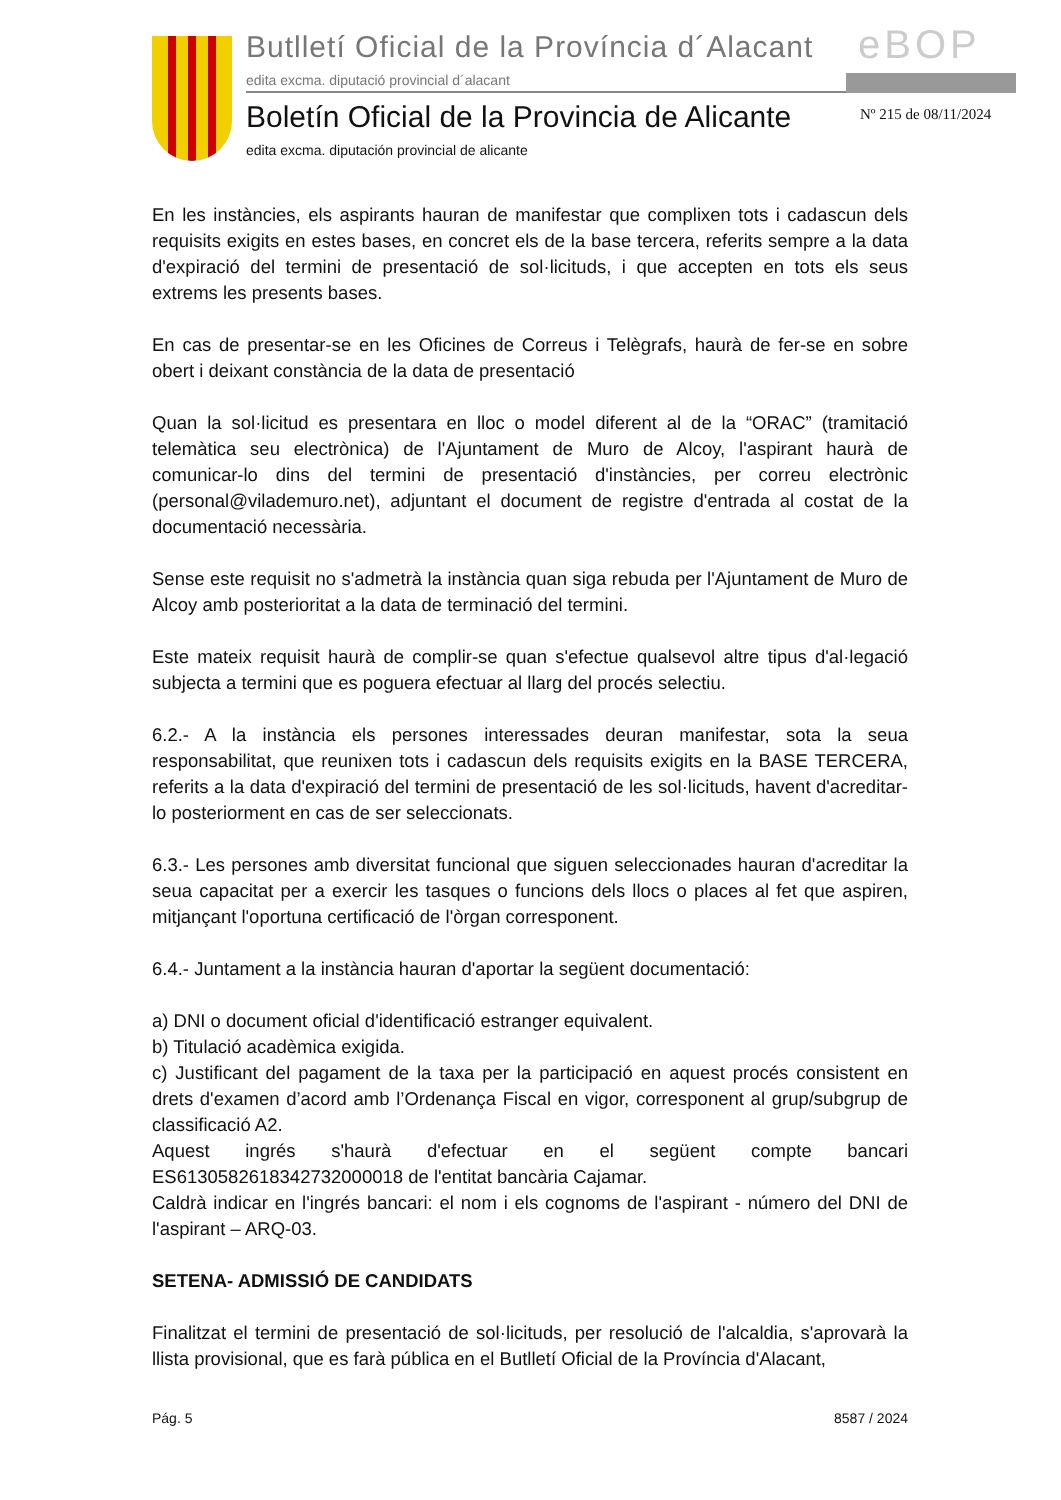eBOP
Butlletí Oficial de la Província d´Alacant
edita excma. diputació provincial d´alacant
Boletín Oficial de la Provincia de Alicante
Nº 215 de 08/11/2024
edita excma. diputación provincial de alicante
En les instàncies, els aspirants hauran de manifestar que complixen tots i cadascun dels requisits exigits en estes bases, en concret els de la base tercera, referits sempre a la data d'expiració del termini de presentació de sol·licituds, i que accepten en tots els seus extrems les presents bases.
En cas de presentar-se en les Oficines de Correus i Telègrafs, haurà de fer-se en sobre obert i deixant constància de la data de presentació
Quan la sol·licitud es presentara en lloc o model diferent al de la “ORAC” (tramitació telemàtica seu electrònica) de l'Ajuntament de Muro de Alcoy, l'aspirant haurà de comunicar-lo dins del termini de presentació d'instàncies, per correu electrònic (personal@vilademuro.net), adjuntant el document de registre d'entrada al costat de la documentació necessària.
Sense este requisit no s'admetrà la instància quan siga rebuda per l'Ajuntament de Muro de Alcoy amb posterioritat a la data de terminació del termini.
Este mateix requisit haurà de complir-se quan s'efectue qualsevol altre tipus d'al·legació subjecta a termini que es poguera efectuar al llarg del procés selectiu.
6.2.- A la instància els persones interessades deuran manifestar, sota la seua responsabilitat, que reunixen tots i cadascun dels requisits exigits en la BASE TERCERA, referits a la data d'expiració del termini de presentació de les sol·licituds, havent d'acreditar-lo posteriorment en cas de ser seleccionats.
6.3.- Les persones amb diversitat funcional que siguen seleccionades hauran d'acreditar la seua capacitat per a exercir les tasques o funcions dels llocs o places al fet que aspiren, mitjançant l'oportuna certificació de l'òrgan corresponent.
6.4.- Juntament a la instància hauran d'aportar la següent documentació:
a) DNI o document oficial d'identificació estranger equivalent.
b) Titulació acadèmica exigida.
c) Justificant del pagament de la taxa per la participació en aquest procés consistent en drets d'examen d’acord amb l’Ordenança Fiscal en vigor, corresponent al grup/subgrup de classificació A2.
Aquest ingrés s'haurà d'efectuar en el següent compte bancari ES6130582618342732000018 de l'entitat bancària Cajamar.
Caldrà indicar en l'ingrés bancari: el nom i els cognoms de l'aspirant - número del DNI de l'aspirant – ARQ-03.
SETENA- ADMISSIÓ DE CANDIDATS
Finalitzat el termini de presentació de sol·licituds, per resolució de l'alcaldia, s'aprovarà la llista provisional, que es farà pública en el Butlletí Oficial de la Província d'Alacant,
Pág. 5 8587 / 2024